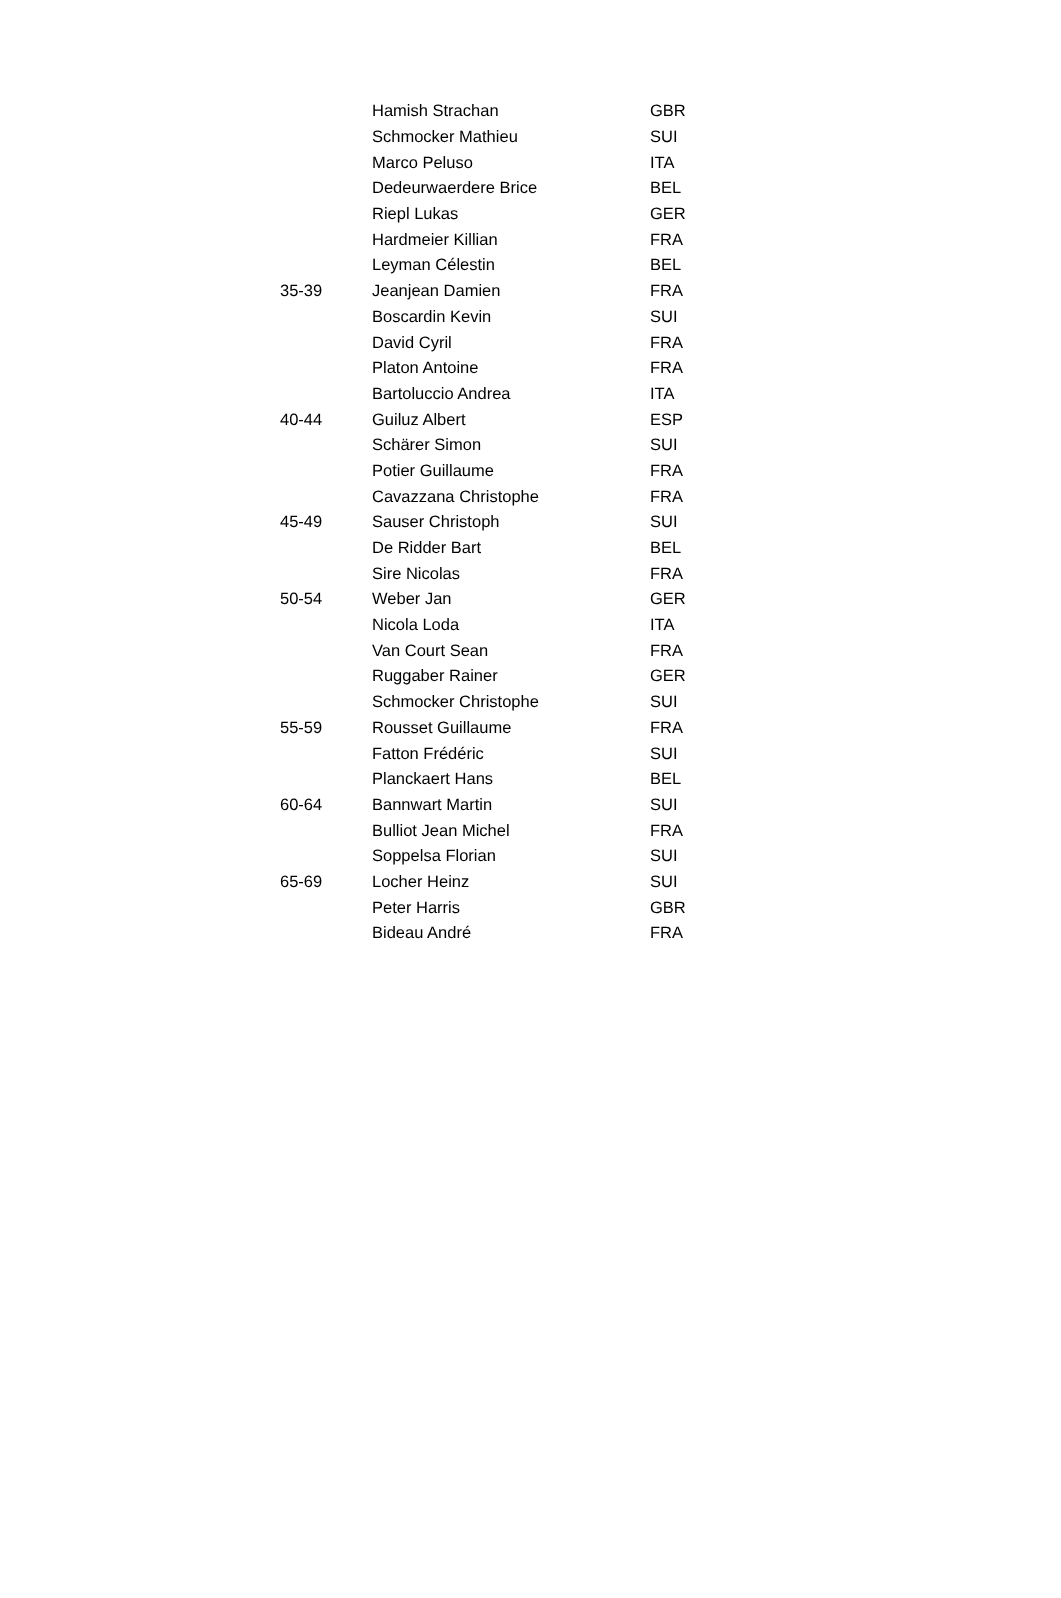| | Hamish Strachan | GBR |
| | Schmocker Mathieu | SUI |
| | Marco Peluso | ITA |
| | Dedeurwaerdere Brice | BEL |
| | Riepl Lukas | GER |
| | Hardmeier Killian | FRA |
| | Leyman Célestin | BEL |
| 35-39 | Jeanjean Damien | FRA |
| | Boscardin Kevin | SUI |
| | David Cyril | FRA |
| | Platon Antoine | FRA |
| | Bartoluccio Andrea | ITA |
| 40-44 | Guiluz Albert | ESP |
| | Schärer Simon | SUI |
| | Potier Guillaume | FRA |
| | Cavazzana Christophe | FRA |
| 45-49 | Sauser Christoph | SUI |
| | De Ridder Bart | BEL |
| | Sire Nicolas | FRA |
| 50-54 | Weber Jan | GER |
| | Nicola Loda | ITA |
| | Van Court Sean | FRA |
| | Ruggaber Rainer | GER |
| | Schmocker Christophe | SUI |
| 55-59 | Rousset Guillaume | FRA |
| | Fatton Frédéric | SUI |
| | Planckaert Hans | BEL |
| 60-64 | Bannwart Martin | SUI |
| | Bulliot Jean Michel | FRA |
| | Soppelsa Florian | SUI |
| 65-69 | Locher Heinz | SUI |
| | Peter Harris | GBR |
| | Bideau André | FRA |